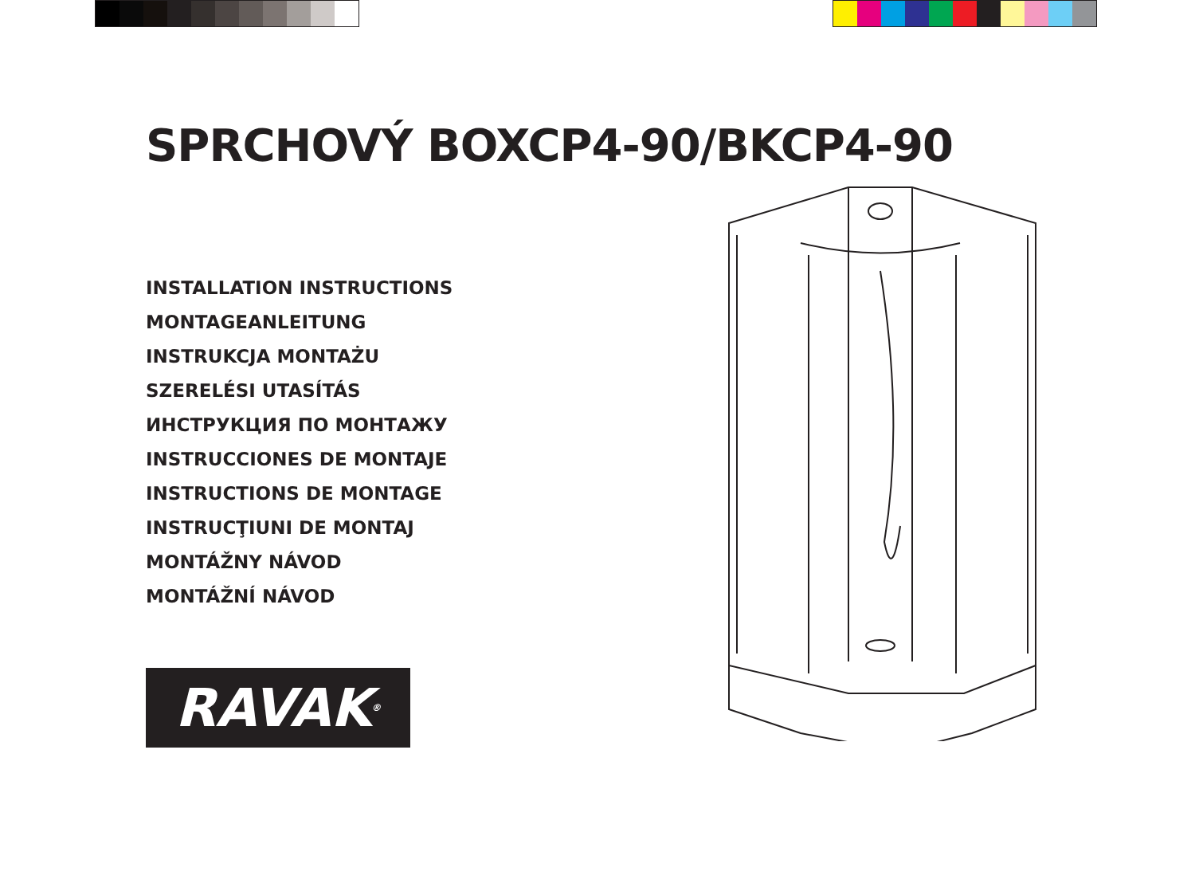SPRCHOVÝ BOXCP4-90/BKCP4-90
INSTALLATION INSTRUCTIONS
MONTAGEANLEITUNG
INSTRUKCJA MONTAŻU
SZERELÉSI UTASÍTÁS
ИНСТРУКЦИЯ ПО МОНТАЖУ
INSTRUCCIONES DE MONTAJE
INSTRUCTIONS DE MONTAGE
INSTRUCŢIUNI DE MONTAJ
MONTÁŽNY NÁVOD
MONTÁŽNÍ NÁVOD
RAVAK<sup>®</sup>